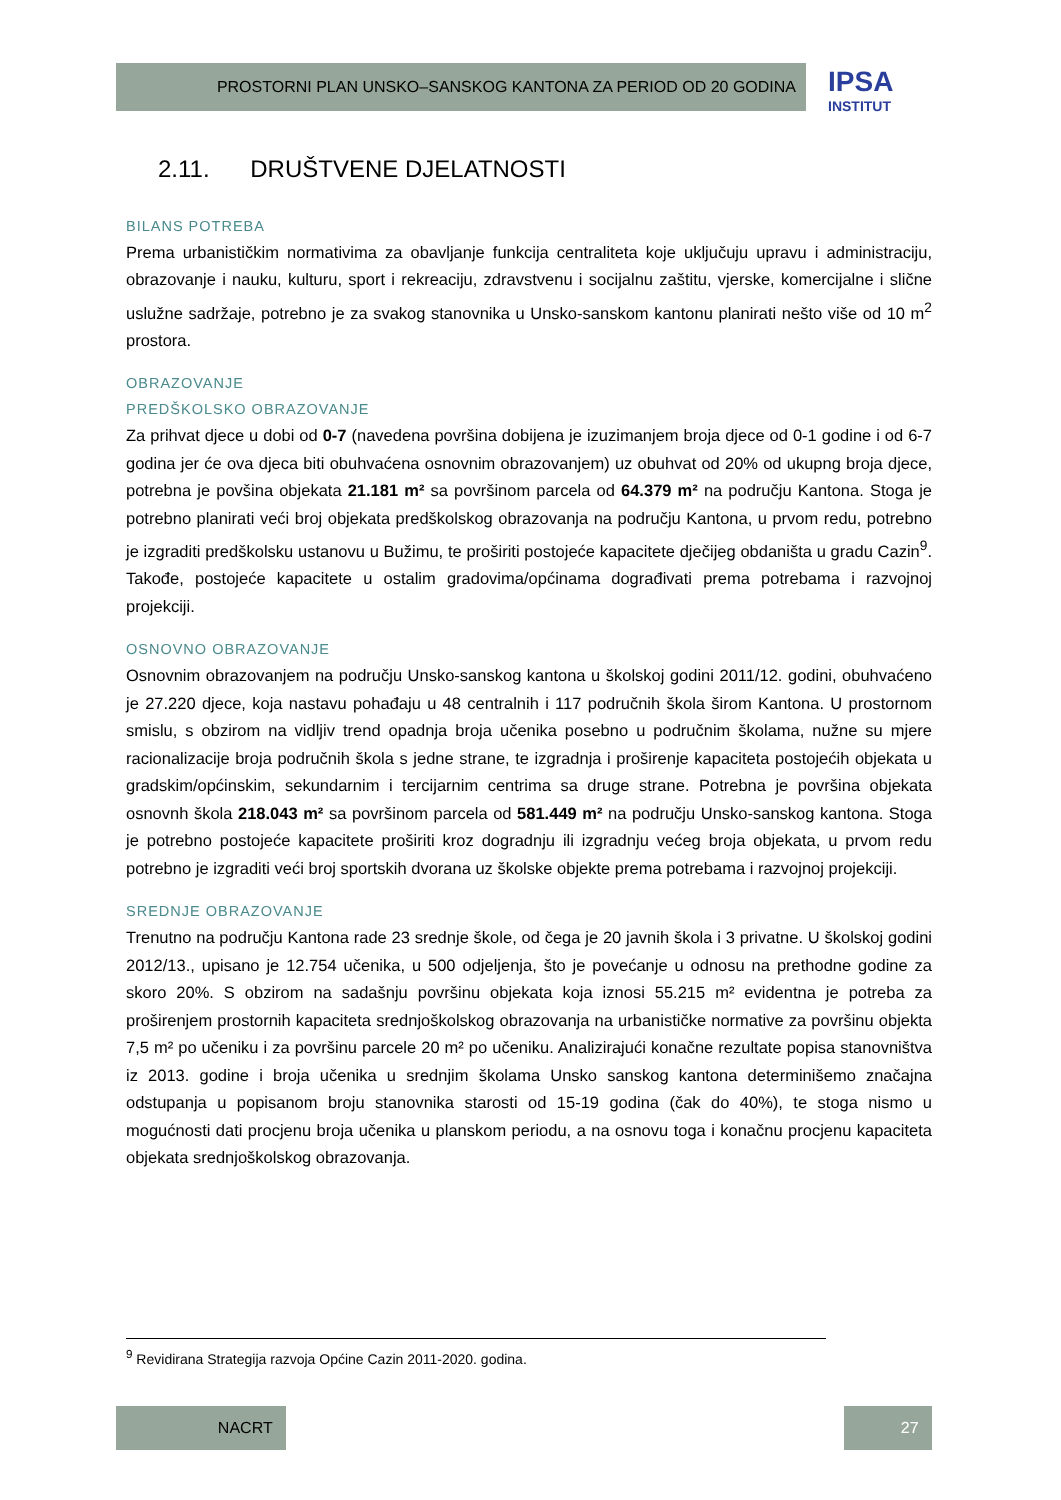PROSTORNI PLAN UNSKO–SANSKOG KANTONA ZA PERIOD OD 20 GODINA
IPSA
INSTITUT
2.11. DRUŠTVENE DJELATNOSTI
BILANS POTREBA
Prema urbanističkim normativima za obavljanje funkcija centraliteta koje uključuju upravu i administraciju, obrazovanje i nauku, kulturu, sport i rekreaciju, zdravstvenu i socijalnu zaštitu, vjerske, komercijalne i slične uslužne sadržaje, potrebno je za svakog stanovnika u Unsko-sanskom kantonu planirati nešto više od 10 m<sup>2</sup> prostora.
OBRAZOVANJE
PREDŠKOLSKO OBRAZOVANJE
Za prihvat djece u dobi od 0-7 (navedena površina dobijena je izuzimanjem broja djece od 0-1 godine i od 6-7 godina jer će ova djeca biti obuhvaćena osnovnim obrazovanjem) uz obuhvat od 20% od ukupng broja djece, potrebna je povšina objekata 21.181 m² sa površinom parcela od 64.379 m² na području Kantona. Stoga je potrebno planirati veći broj objekata predškolskog obrazovanja na području Kantona, u prvom redu, potrebno je izgraditi predškolsku ustanovu u Bužimu, te proširiti postojeće kapacitete dječijeg obdaništa u gradu Cazin<sup>9</sup>. Takođe, postojeće kapacitete u ostalim gradovima/općinama dograđivati prema potrebama i razvojnoj projekciji.
OSNOVNO OBRAZOVANJE
Osnovnim obrazovanjem na području Unsko-sanskog kantona u školskoj godini 2011/12. godini, obuhvaćeno je 27.220 djece, koja nastavu pohađaju u 48 centralnih i 117 područnih škola širom Kantona. U prostornom smislu, s obzirom na vidljiv trend opadnja broja učenika posebno u područnim školama, nužne su mjere racionalizacije broja područnih škola s jedne strane, te izgradnja i proširenje kapaciteta postojećih objekata u gradskim/općinskim, sekundarnim i tercijarnim centrima sa druge strane. Potrebna je površina objekata osnovnh škola 218.043 m² sa površinom parcela od 581.449 m² na području Unsko-sanskog kantona. Stoga je potrebno postojeće kapacitete proširiti kroz dogradnju ili izgradnju većeg broja objekata, u prvom redu potrebno je izgraditi veći broj sportskih dvorana uz školske objekte prema potrebama i razvojnoj projekciji.
SREDNJE OBRAZOVANJE
Trenutno na području Kantona rade 23 srednje škole, od čega je 20 javnih škola i 3 privatne. U školskoj godini 2012/13., upisano je 12.754 učenika, u 500 odjeljenja, što je povećanje u odnosu na prethodne godine za skoro 20%. S obzirom na sadašnju površinu objekata koja iznosi 55.215 m² evidentna je potreba za proširenjem prostornih kapaciteta srednjoškolskog obrazovanja na urbanističke normative za površinu objekta 7,5 m² po učeniku i za površinu parcele 20 m² po učeniku. Analizirajući konačne rezultate popisa stanovništva iz 2013. godine i broja učenika u srednjim školama Unsko sanskog kantona determinišemo značajna odstupanja u popisanom broju stanovnika starosti od 15-19 godina (čak do 40%), te stoga nismo u mogućnosti dati procjenu broja učenika u planskom periodu, a na osnovu toga i konačnu procjenu kapaciteta objekata srednjoškolskog obrazovanja.
<sup>9</sup> Revidirana Strategija razvoja Općine Cazin 2011-2020. godina.
NACRT 27